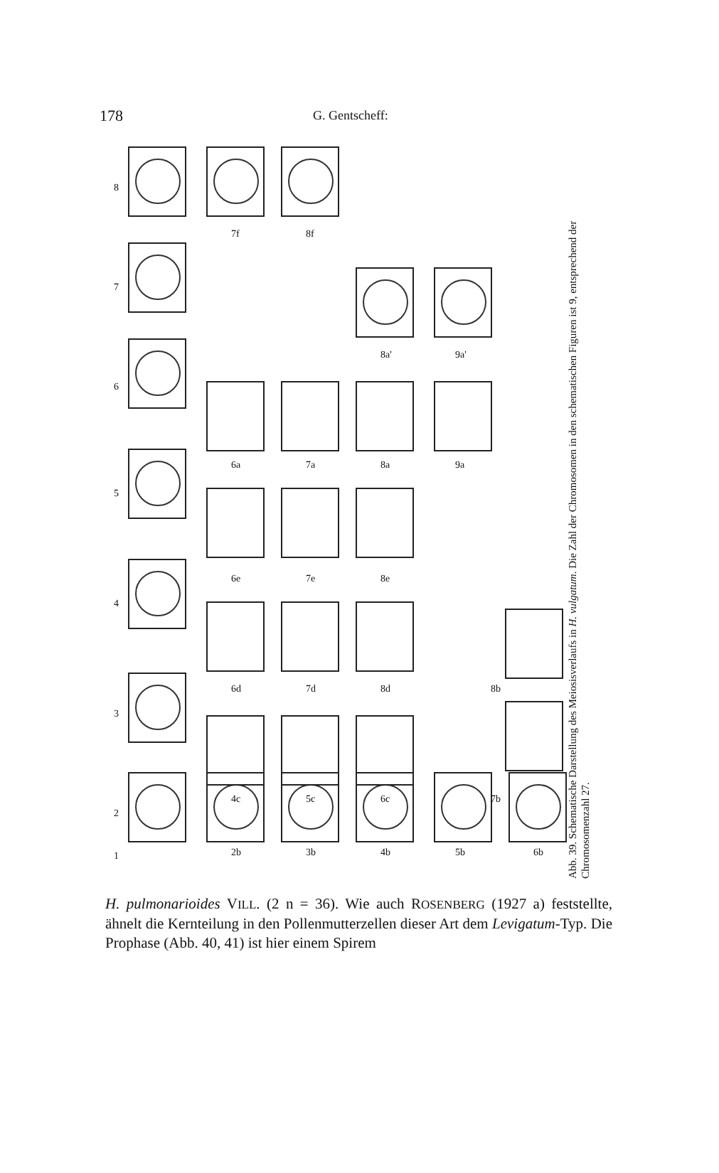178 G. Gentscheff:
8
7
6
5
4
3
2
1
7f 8f
8a' 9a'
6a 7a 8a 9a
6e 7e 8e
6d 7d 8d 8b
4c 5c 6c 7b
2b 3b 4b 5b 6b
Abb. 39. Schematische Darstellung des Meiosisverlaufs in H. vulgatum. Die Zahl der Chromosomen in den schematischen Figuren ist 9, entsprechend der Chromosomenzahl 27.
H. pulmonarioides VILL. (2 n = 36). Wie auch ROSENBERG (1927 a) feststellte, ähnelt die Kernteilung in den Pollenmutterzellen dieser Art dem Levigatum-Typ. Die Prophase (Abb. 40, 41) ist hier einem Spirem